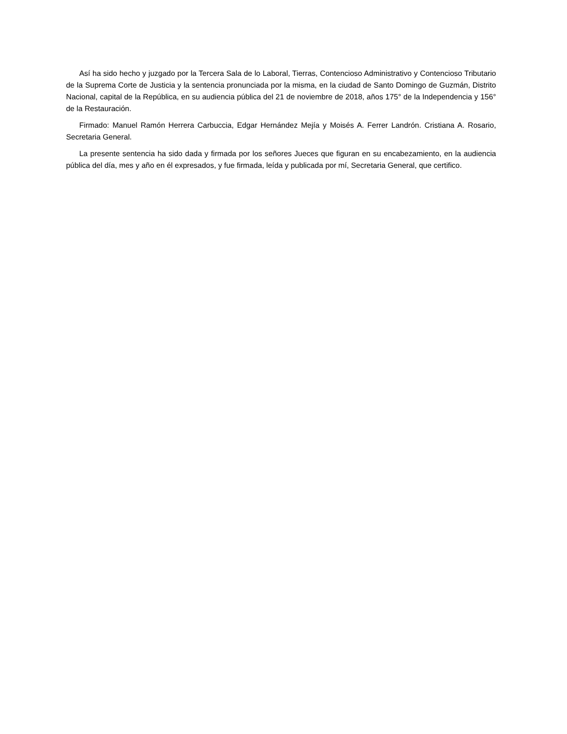Así ha sido hecho y juzgado por la Tercera Sala de lo Laboral, Tierras, Contencioso Administrativo y Contencioso Tributario de la Suprema Corte de Justicia y la sentencia pronunciada por la misma, en la ciudad de Santo Domingo de Guzmán, Distrito Nacional, capital de la República, en su audiencia pública del 21 de noviembre de 2018, años 175° de la Independencia y 156° de la Restauración.
Firmado: Manuel Ramón Herrera Carbuccia, Edgar Hernández Mejía y Moisés A. Ferrer Landrón. Cristiana A. Rosario, Secretaria General.
La presente sentencia ha sido dada y firmada por los señores Jueces que figuran en su encabezamiento, en la audiencia pública del día, mes y año en él expresados, y fue firmada, leída y publicada por mí, Secretaria General, que certifico.